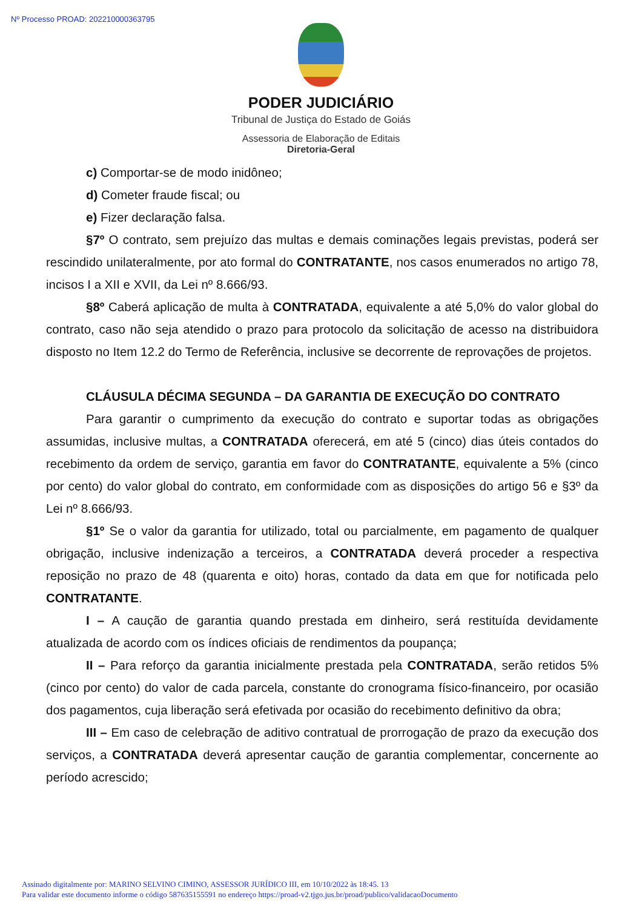Nº Processo PROAD: 202210000363795
PODER JUDICIÁRIO
Tribunal de Justiça do Estado de Goiás
Assessoria de Elaboração de Editais
Diretoria-Geral
c) Comportar-se de modo inidôneo;
d) Cometer fraude fiscal; ou
e) Fizer declaração falsa.
§7º O contrato, sem prejuízo das multas e demais cominações legais previstas, poderá ser rescindido unilateralmente, por ato formal do CONTRATANTE, nos casos enumerados no artigo 78, incisos I a XII e XVII, da Lei nº 8.666/93.
§8º Caberá aplicação de multa à CONTRATADA, equivalente a até 5,0% do valor global do contrato, caso não seja atendido o prazo para protocolo da solicitação de acesso na distribuidora disposto no Item 12.2 do Termo de Referência, inclusive se decorrente de reprovações de projetos.
CLÁUSULA DÉCIMA SEGUNDA – DA GARANTIA DE EXECUÇÃO DO CONTRATO
Para garantir o cumprimento da execução do contrato e suportar todas as obrigações assumidas, inclusive multas, a CONTRATADA oferecerá, em até 5 (cinco) dias úteis contados do recebimento da ordem de serviço, garantia em favor do CONTRATANTE, equivalente a 5% (cinco por cento) do valor global do contrato, em conformidade com as disposições do artigo 56 e §3º da Lei nº 8.666/93.
§1º Se o valor da garantia for utilizado, total ou parcialmente, em pagamento de qualquer obrigação, inclusive indenização a terceiros, a CONTRATADA deverá proceder a respectiva reposição no prazo de 48 (quarenta e oito) horas, contado da data em que for notificada pelo CONTRATANTE.
I – A caução de garantia quando prestada em dinheiro, será restituída devidamente atualizada de acordo com os índices oficiais de rendimentos da poupança;
II – Para reforço da garantia inicialmente prestada pela CONTRATADA, serão retidos 5% (cinco por cento) do valor de cada parcela, constante do cronograma físico-financeiro, por ocasião dos pagamentos, cuja liberação será efetivada por ocasião do recebimento definitivo da obra;
III – Em caso de celebração de aditivo contratual de prorrogação de prazo da execução dos serviços, a CONTRATADA deverá apresentar caução de garantia complementar, concernente ao período acrescido;
Assinado digitalmente por: MARINO SELVINO CIMINO, ASSESSOR JURÍDICO III, em 10/10/2022 às 18:45. 13
Para validar este documento informe o código 587635155591 no endereço https://proad-v2.tjgo.jus.br/proad/publico/validacaoDocumento